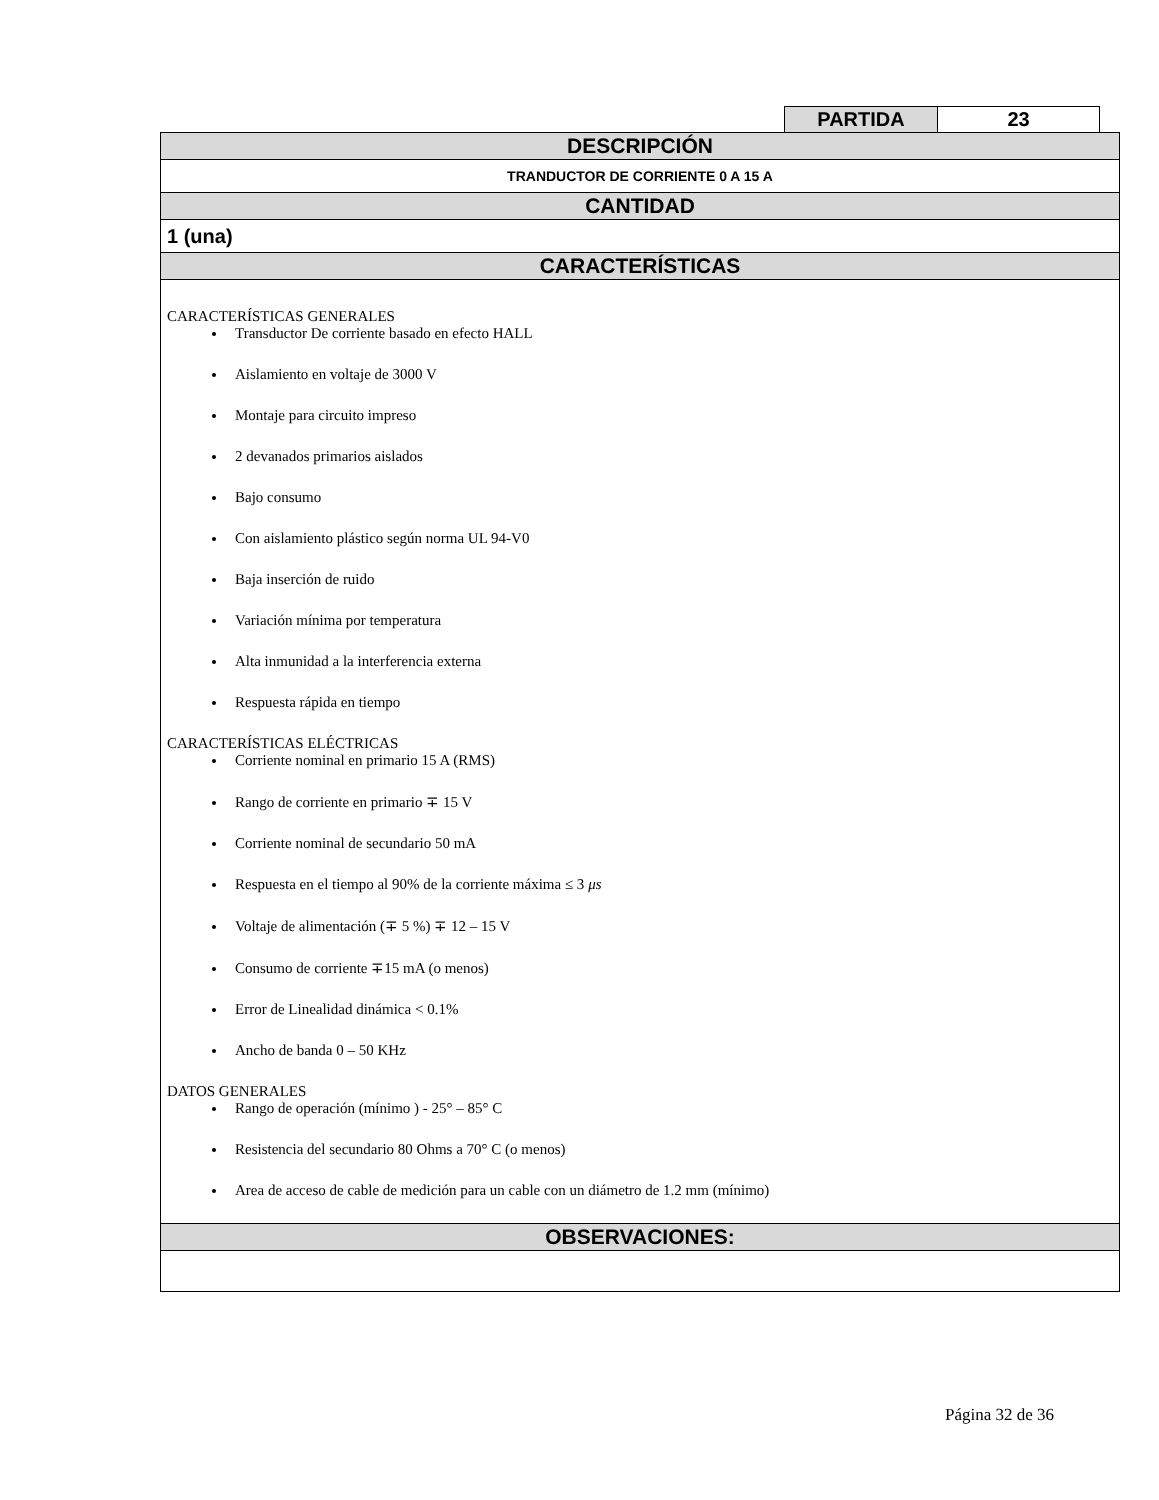| PARTIDA | 23 |
| DESCRIPCIÓN |
| TRANDUCTOR DE CORRIENTE 0 A 15 A |
| CANTIDAD |
| 1 (una) |
| CARACTERÍSTICAS |
| CARACTERÍSTICAS GENERALES Transductor De corriente basado en efecto HALL Aislamiento en voltaje de 3000 V Montaje para circuito impreso 2 devanados primarios aislados Bajo consumo Con aislamiento plástico según norma UL 94-V0 Baja inserción de ruido Variación mínima por temperatura Alta inmunidad a la interferencia externa Respuesta rápida en tiempo CARACTERÍSTICAS ELÉCTRICAS Corriente nominal en primario 15 A (RMS) Rango de corriente en primario ∓ 15 V Corriente nominal de secundario 50 mA Respuesta en el tiempo al 90% de la corriente máxima ≤ 3 μs Voltaje de alimentación (∓ 5 %) ∓ 12 – 15 V Consumo de corriente ∓15 mA (o menos) Error de Linealidad dinámica < 0.1% Ancho de banda 0 – 50 KHz DATOS GENERALES Rango de operación (mínimo ) - 25° – 85° C Resistencia del secundario 80 Ohms a 70° C (o menos) Area de acceso de cable de medición para un cable con un diámetro de 1.2 mm (mínimo) |
| OBSERVACIONES: |
Página 32 de 36